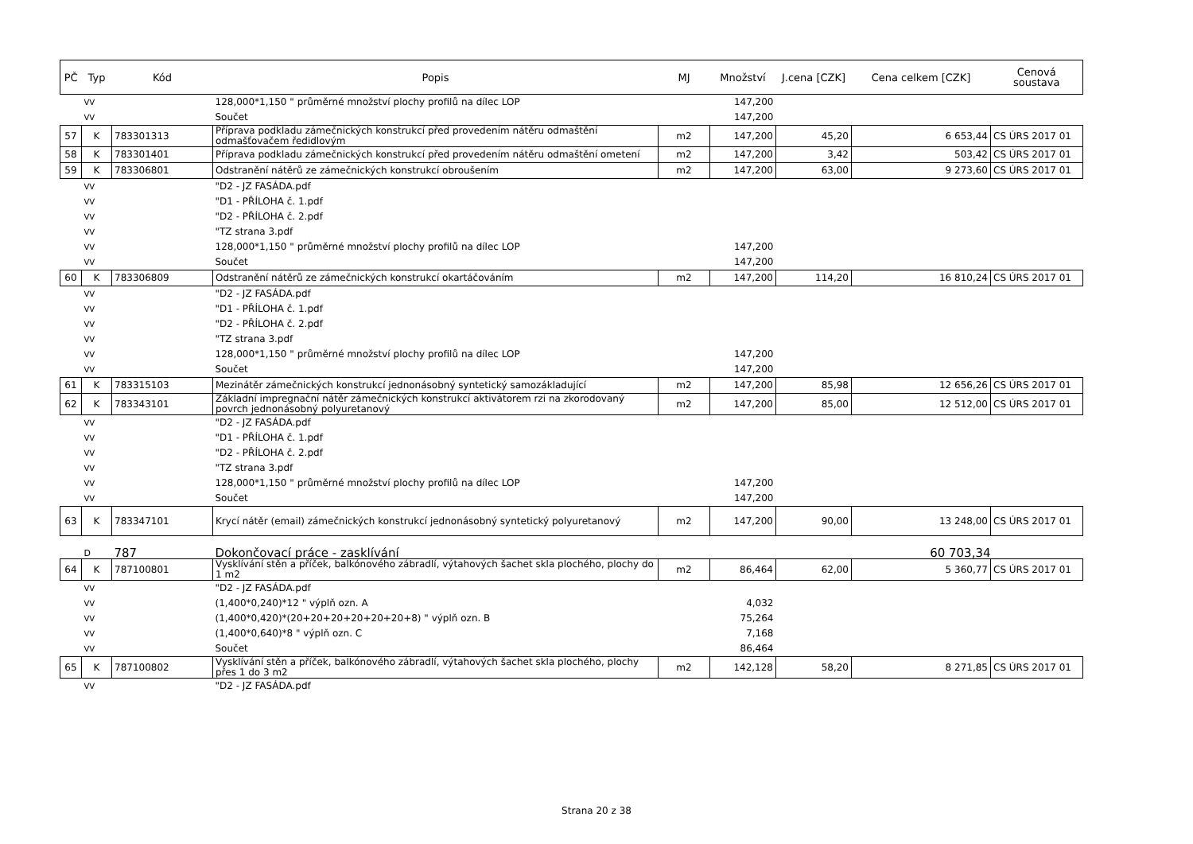| PČ | Typ | Kód | Popis | MJ | Množství | J.cena [CZK] | Cena celkem [CZK] | Cenová soustava |
| --- | --- | --- | --- | --- | --- | --- | --- | --- |
| | VV | | 128,000*1,150 " průměrné množství plochy profilů na dílec LOP | | 147,200 | | | |
| | VV | | Součet | | 147,200 | | | |
| 57 | K | 783301313 | Příprava podkladu zámečnických konstrukcí před provedením nátěru odmaštění odmašťovačem ředidlovým | m2 | 147,200 | 45,20 | 6 653,44 | CS ÚRS 2017 01 |
| 58 | K | 783301401 | Příprava podkladu zámečnických konstrukcí před provedením nátěru odmaštění ometení | m2 | 147,200 | 3,42 | 503,42 | CS ÚRS 2017 01 |
| 59 | K | 783306801 | Odstranění nátěrů ze zámečnických konstrukcí obroušením | m2 | 147,200 | 63,00 | 9 273,60 | CS ÚRS 2017 01 |
| | VV | | "D2 - JZ FASÁDA.pdf | | | | | |
| | VV | | "D1 - PŘÍLOHA č. 1.pdf | | | | | |
| | VV | | "D2 - PŘÍLOHA č. 2.pdf | | | | | |
| | VV | | "TZ strana 3.pdf | | | | | |
| | VV | | 128,000*1,150 " průměrné množství plochy profilů na dílec LOP | | 147,200 | | | |
| | VV | | Součet | | 147,200 | | | |
| 60 | K | 783306809 | Odstranění nátěrů ze zámečnických konstrukcí okartáčováním | m2 | 147,200 | 114,20 | 16 810,24 | CS ÚRS 2017 01 |
| | VV | | "D2 - JZ FASÁDA.pdf | | | | | |
| | VV | | "D1 - PŘÍLOHA č. 1.pdf | | | | | |
| | VV | | "D2 - PŘÍLOHA č. 2.pdf | | | | | |
| | VV | | "TZ strana 3.pdf | | | | | |
| | VV | | 128,000*1,150 " průměrné množství plochy profilů na dílec LOP | | 147,200 | | | |
| | VV | | Součet | | 147,200 | | | |
| 61 | K | 783315103 | Mezinátěr zámečnických konstrukcí jednonásobný syntetický samozákladující | m2 | 147,200 | 85,98 | 12 656,26 | CS ÚRS 2017 01 |
| 62 | K | 783343101 | Základní impregnační nátěr zámečnických konstrukcí aktivátorem rzi na zkorodovaný povrch jednonásobný polyuretanový | m2 | 147,200 | 85,00 | 12 512,00 | CS ÚRS 2017 01 |
| | VV | | "D2 - JZ FASÁDA.pdf | | | | | |
| | VV | | "D1 - PŘÍLOHA č. 1.pdf | | | | | |
| | VV | | "D2 - PŘÍLOHA č. 2.pdf | | | | | |
| | VV | | "TZ strana 3.pdf | | | | | |
| | VV | | 128,000*1,150 " průměrné množství plochy profilů na dílec LOP | | 147,200 | | | |
| | VV | | Součet | | 147,200 | | | |
| 63 | K | 783347101 | Krycí nátěr (email) zámečnických konstrukcí jednonásobný syntetický polyuretanový | m2 | 147,200 | 90,00 | 13 248,00 | CS ÚRS 2017 01 |
| | D | 787 | Dokončovací práce - zasklívání | | | | 60 703,34 | |
| 64 | K | 787100801 | Vysklívání stěn a příček, balkónového zábradlí, výtahových šachet skla plochého, plochy do 1 m2 | m2 | 86,464 | 62,00 | 5 360,77 | CS ÚRS 2017 01 |
| | VV | | "D2 - JZ FASÁDA.pdf | | | | | |
| | VV | | (1,400*0,240)*12 " výplň ozn. A | | 4,032 | | | |
| | VV | | (1,400*0,420)*(20+20+20+20+20+20+8) " výplň ozn. B | | 75,264 | | | |
| | VV | | (1,400*0,640)*8 " výplň ozn. C | | 7,168 | | | |
| | VV | | Součet | | 86,464 | | | |
| 65 | K | 787100802 | Vysklívání stěn a příček, balkónového zábradlí, výtahových šachet skla plochého, plochy přes 1 do 3 m2 | m2 | 142,128 | 58,20 | 8 271,85 | CS ÚRS 2017 01 |
| | VV | | "D2 - JZ FASÁDA.pdf | | | | | |
Strana 20 z 38